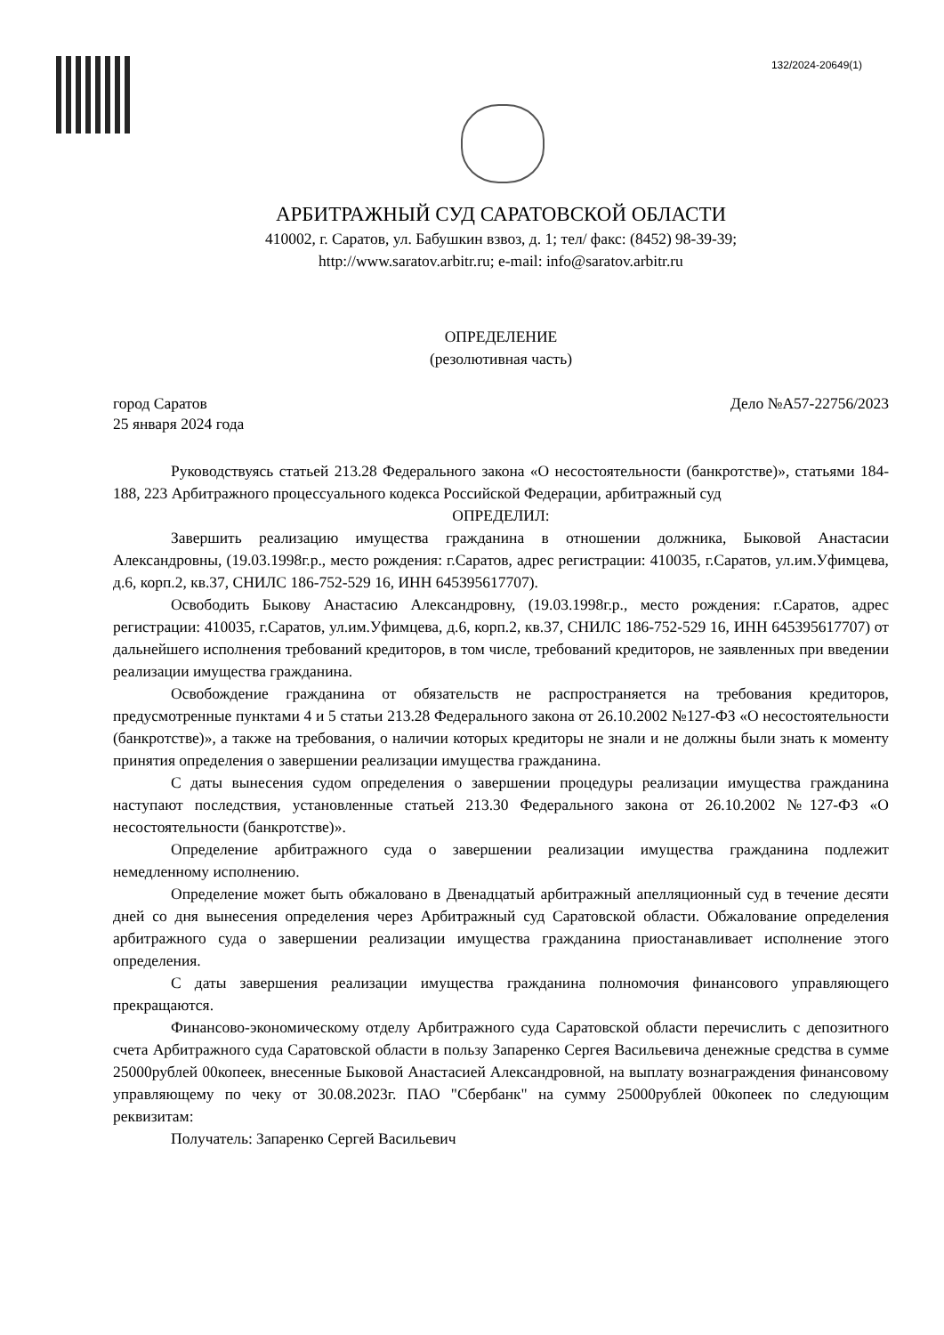132/2024-20649(1)
АРБИТРАЖНЫЙ СУД САРАТОВСКОЙ ОБЛАСТИ
410002, г. Саратов, ул. Бабушкин взвоз, д. 1; тел/ факс: (8452) 98-39-39;
http://www.saratov.arbitr.ru; e-mail: info@saratov.arbitr.ru
ОПРЕДЕЛЕНИЕ
(резолютивная часть)
город Саратов Дело №А57-22756/2023
25 января 2024 года
Руководствуясь статьей 213.28 Федерального закона «О несостоятельности (банкротстве)», статьями 184-188, 223 Арбитражного процессуального кодекса Российской Федерации, арбитражный суд
ОПРЕДЕЛИЛ:
Завершить реализацию имущества гражданина в отношении должника, Быковой Анастасии Александровны, (19.03.1998г.р., место рождения: г.Саратов, адрес регистрации: 410035, г.Саратов, ул.им.Уфимцева, д.6, корп.2, кв.37, СНИЛС 186-752-529 16, ИНН 645395617707).
Освободить Быкову Анастасию Александровну, (19.03.1998г.р., место рождения: г.Саратов, адрес регистрации: 410035, г.Саратов, ул.им.Уфимцева, д.6, корп.2, кв.37, СНИЛС 186-752-529 16, ИНН 645395617707) от дальнейшего исполнения требований кредиторов, в том числе, требований кредиторов, не заявленных при введении реализации имущества гражданина.
Освобождение гражданина от обязательств не распространяется на требования кредиторов, предусмотренные пунктами 4 и 5 статьи 213.28 Федерального закона от 26.10.2002 №127-ФЗ «О несостоятельности (банкротстве)», а также на требования, о наличии которых кредиторы не знали и не должны были знать к моменту принятия определения о завершении реализации имущества гражданина.
С даты вынесения судом определения о завершении процедуры реализации имущества гражданина наступают последствия, установленные статьей 213.30 Федерального закона от 26.10.2002 №127-ФЗ «О несостоятельности (банкротстве)».
Определение арбитражного суда о завершении реализации имущества гражданина подлежит немедленному исполнению.
Определение может быть обжаловано в Двенадцатый арбитражный апелляционный суд в течение десяти дней со дня вынесения определения через Арбитражный суд Саратовской области. Обжалование определения арбитражного суда о завершении реализации имущества гражданина приостанавливает исполнение этого определения.
С даты завершения реализации имущества гражданина полномочия финансового управляющего прекращаются.
Финансово-экономическому отделу Арбитражного суда Саратовской области перечислить с депозитного счета Арбитражного суда Саратовской области в пользу Запаренко Сергея Васильевича денежные средства в сумме 25000рублей 00копеек, внесенные Быковой Анастасией Александровной, на выплату вознаграждения финансовому управляющему по чеку от 30.08.2023г. ПАО "Сбербанк" на сумму 25000рублей 00копеек по следующим реквизитам:
Получатель: Запаренко Сергей Васильевич